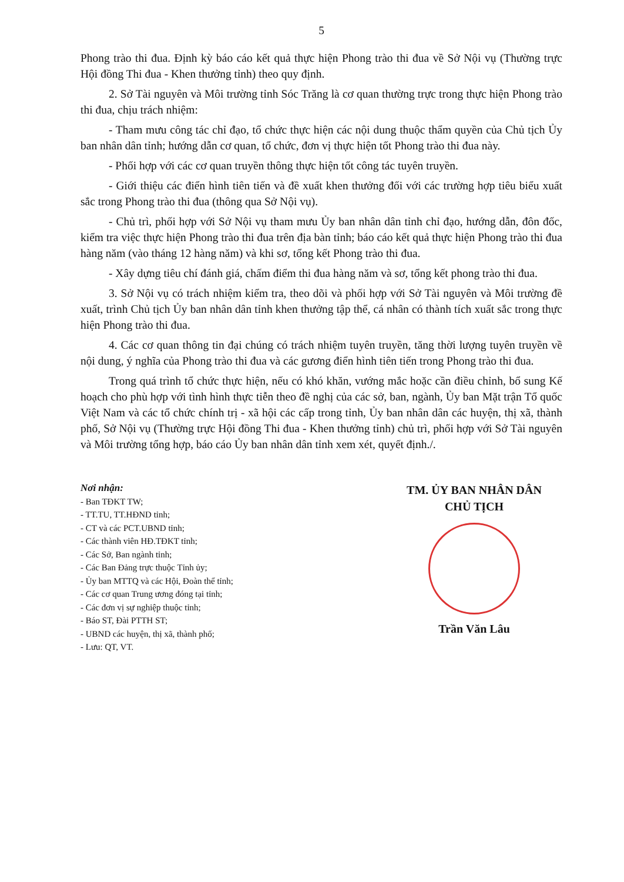5
Phong trào thi đua. Định kỳ báo cáo kết quả thực hiện Phong trào thi đua về Sở Nội vụ (Thường trực Hội đồng Thi đua - Khen thưởng tỉnh) theo quy định.
2. Sở Tài nguyên và Môi trường tỉnh Sóc Trăng là cơ quan thường trực trong thực hiện Phong trào thi đua, chịu trách nhiệm:
- Tham mưu công tác chỉ đạo, tổ chức thực hiện các nội dung thuộc thẩm quyền của Chủ tịch Ủy ban nhân dân tỉnh; hướng dẫn cơ quan, tổ chức, đơn vị thực hiện tốt Phong trào thi đua này.
- Phối hợp với các cơ quan truyền thông thực hiện tốt công tác tuyên truyền.
- Giới thiệu các điển hình tiên tiến và đề xuất khen thưởng đối với các trường hợp tiêu biểu xuất sắc trong Phong trào thi đua (thông qua Sở Nội vụ).
- Chủ trì, phối hợp với Sở Nội vụ tham mưu Ủy ban nhân dân tỉnh chỉ đạo, hướng dẫn, đôn đốc, kiểm tra việc thực hiện Phong trào thi đua trên địa bàn tỉnh; báo cáo kết quả thực hiện Phong trào thi đua hàng năm (vào tháng 12 hàng năm) và khi sơ, tổng kết Phong trào thi đua.
- Xây dựng tiêu chí đánh giá, chấm điểm thi đua hàng năm và sơ, tổng kết phong trào thi đua.
3. Sở Nội vụ có trách nhiệm kiểm tra, theo dõi và phối hợp với Sở Tài nguyên và Môi trường đề xuất, trình Chủ tịch Ủy ban nhân dân tỉnh khen thưởng tập thể, cá nhân có thành tích xuất sắc trong thực hiện Phong trào thi đua.
4. Các cơ quan thông tin đại chúng có trách nhiệm tuyên truyền, tăng thời lượng tuyên truyền về nội dung, ý nghĩa của Phong trào thi đua và các gương điển hình tiên tiến trong Phong trào thi đua.
Trong quá trình tổ chức thực hiện, nếu có khó khăn, vướng mắc hoặc cần điều chỉnh, bổ sung Kế hoạch cho phù hợp với tình hình thực tiễn theo đề nghị của các sở, ban, ngành, Ủy ban Mặt trận Tổ quốc Việt Nam và các tổ chức chính trị - xã hội các cấp trong tỉnh, Ủy ban nhân dân các huyện, thị xã, thành phố, Sở Nội vụ (Thường trực Hội đồng Thi đua - Khen thưởng tỉnh) chủ trì, phối hợp với Sở Tài nguyên và Môi trường tổng hợp, báo cáo Ủy ban nhân dân tỉnh xem xét, quyết định./.
Nơi nhận:
- Ban TĐKT TW;
- TT.TU, TT.HĐND tỉnh;
- CT và các PCT.UBND tỉnh;
- Các thành viên HĐ.TĐKT tỉnh;
- Các Sở, Ban ngành tỉnh;
- Các Ban Đảng trực thuộc Tỉnh ủy;
- Ủy ban MTTQ và các Hội, Đoàn thể tỉnh;
- Các cơ quan Trung ương đóng tại tỉnh;
- Các đơn vị sự nghiệp thuộc tỉnh;
- Báo ST, Đài PTTH ST;
- UBND các huyện, thị xã, thành phố;
- Lưu: QT, VT.
TM. ỦY BAN NHÂN DÂN
CHỦ TỊCH
Trần Văn Lâu